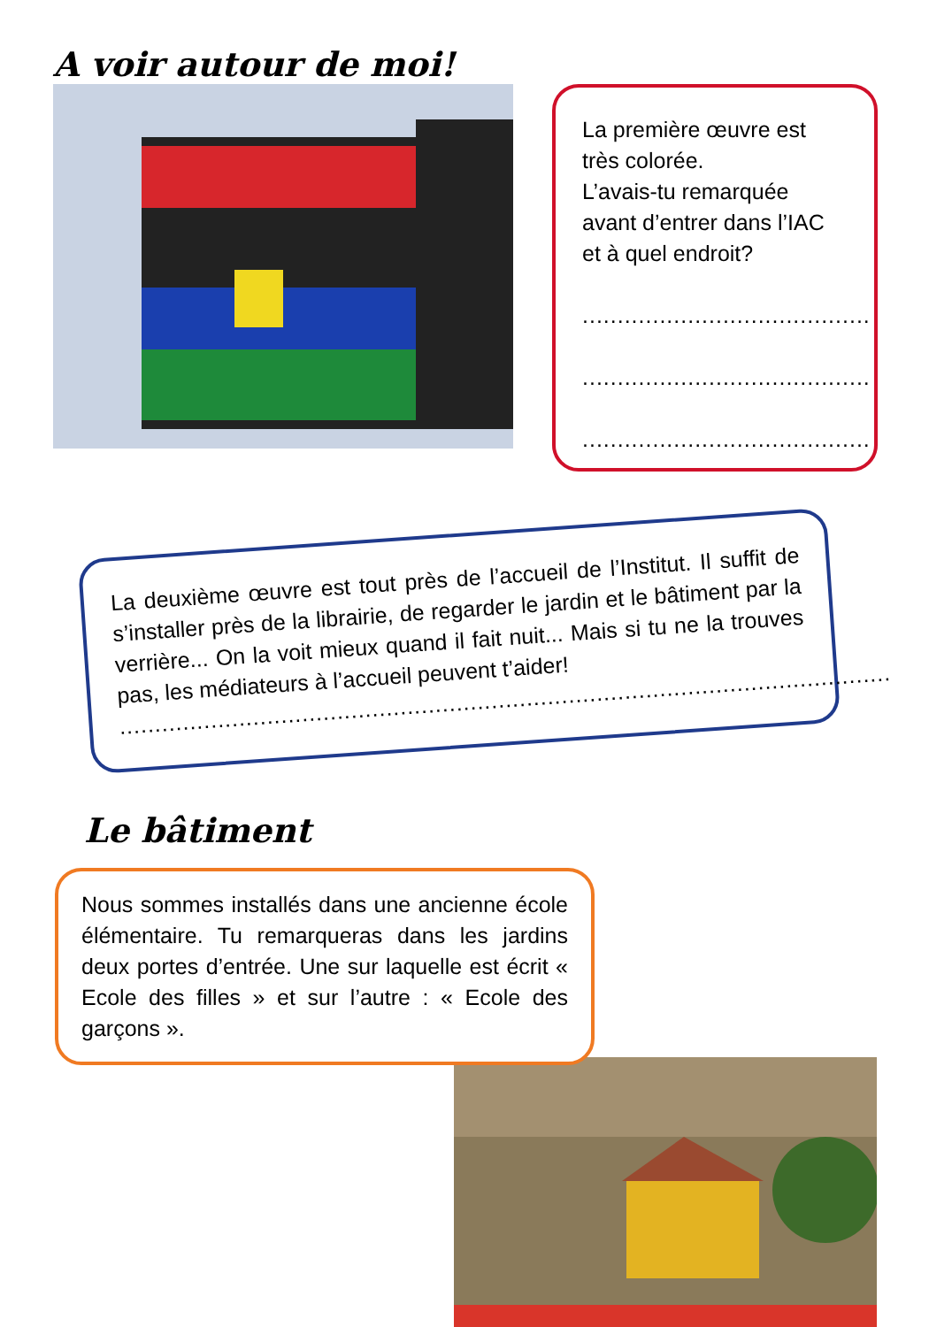A voir autour de moi!
La première œuvre est très colorée.
L’avais-tu remarquée avant d’entrer dans l’IAC et à quel endroit?
.........................................
.........................................
.........................................
La deuxième œuvre est tout près de l’accueil de l’Institut. Il suffit de s’installer près de la librairie, de regarder le jardin et le bâtiment par la verrière... On la voit mieux quand il fait nuit... Mais si tu ne la trouves pas, les médiateurs à l’accueil peuvent t’aider!
..............................................................................................................
Le bâtiment
Nous sommes installés dans une ancienne école élémentaire. Tu remarqueras dans les jardins deux portes d’entrée. Une sur laquelle est écrit « Ecole des filles » et sur l’autre : « Ecole des garçons ».